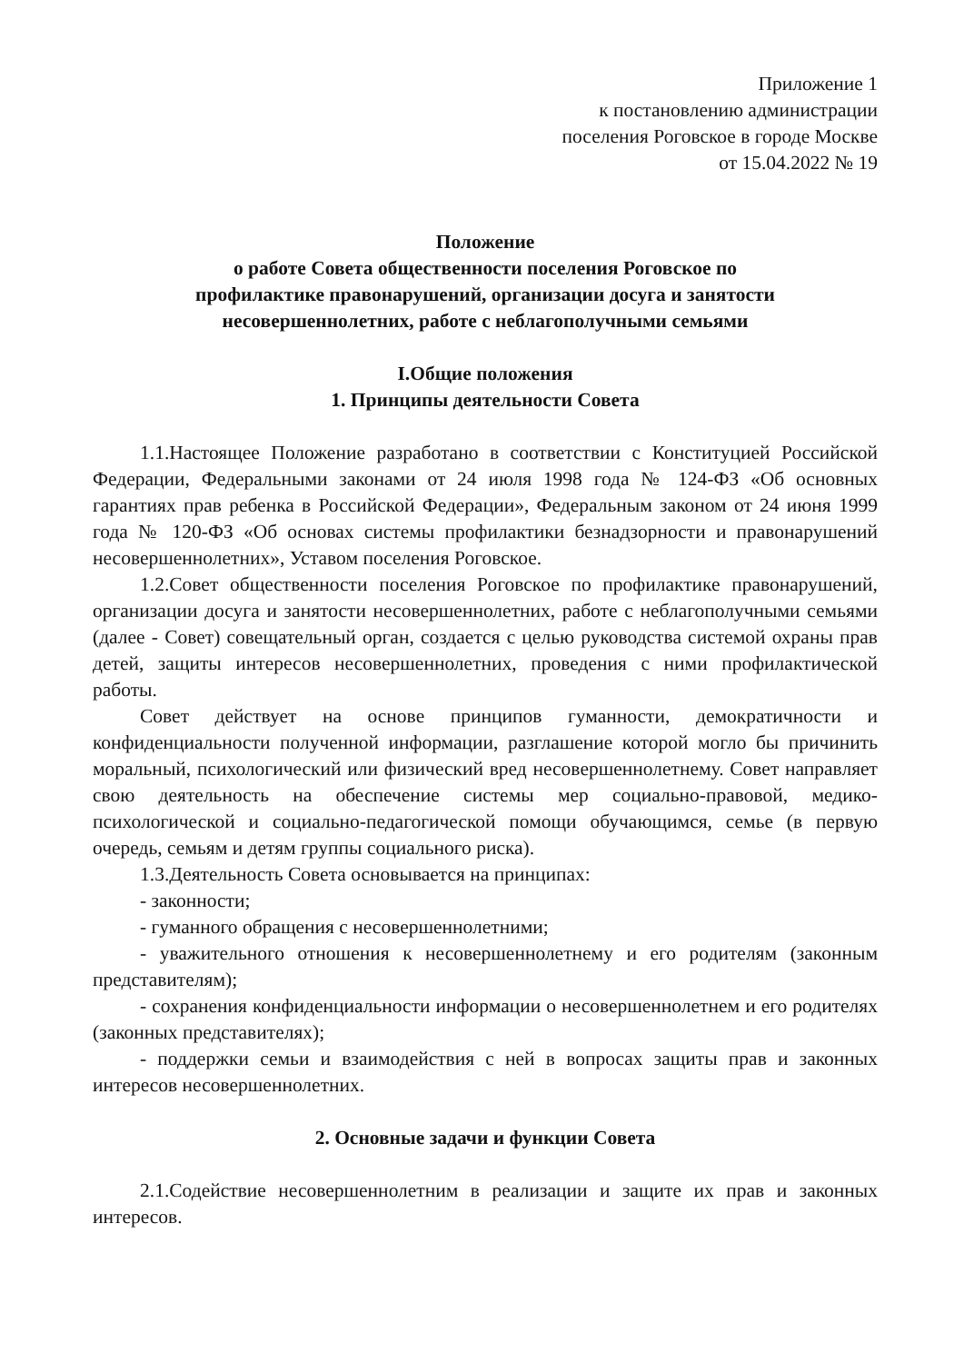Приложение 1
к постановлению администрации
поселения Роговское в городе Москве
от 15.04.2022 № 19
Положение
о работе Совета общественности поселения Роговское по
профилактике правонарушений, организации досуга и занятости
несовершеннолетних, работе с неблагополучными семьями
I.Общие положения
1. Принципы деятельности Совета
1.1.Настоящее Положение разработано в соответствии с Конституцией Российской Федерации, Федеральными законами от 24 июля 1998 года № 124-ФЗ «Об основных гарантиях прав ребенка в Российской Федерации», Федеральным законом от 24 июня 1999 года № 120-ФЗ «Об основах системы профилактики безнадзорности и правонарушений несовершеннолетних», Уставом поселения Роговское.
1.2.Совет общественности поселения Роговское по профилактике правонарушений, организации досуга и занятости несовершеннолетних, работе с неблагополучными семьями (далее - Совет) совещательный орган, создается с целью руководства системой охраны прав детей, защиты интересов несовершеннолетних, проведения с ними профилактической работы.
Совет действует на основе принципов гуманности, демократичности и конфиденциальности полученной информации, разглашение которой могло бы причинить моральный, психологический или физический вред несовершеннолетнему. Совет направляет свою деятельность на обеспечение системы мер социально-правовой, медико-психологической и социально-педагогической помощи обучающимся, семье (в первую очередь, семьям и детям группы социального риска).
1.3.Деятельность Совета основывается на принципах:
- законности;
- гуманного обращения с несовершеннолетними;
- уважительного отношения к несовершеннолетнему и его родителям (законным представителям);
- сохранения конфиденциальности информации о несовершеннолетнем и его родителях (законных представителях);
- поддержки семьи и взаимодействия с ней в вопросах защиты прав и законных интересов несовершеннолетних.
2. Основные задачи и функции Совета
2.1.Содействие несовершеннолетним в реализации и защите их прав и законных интересов.